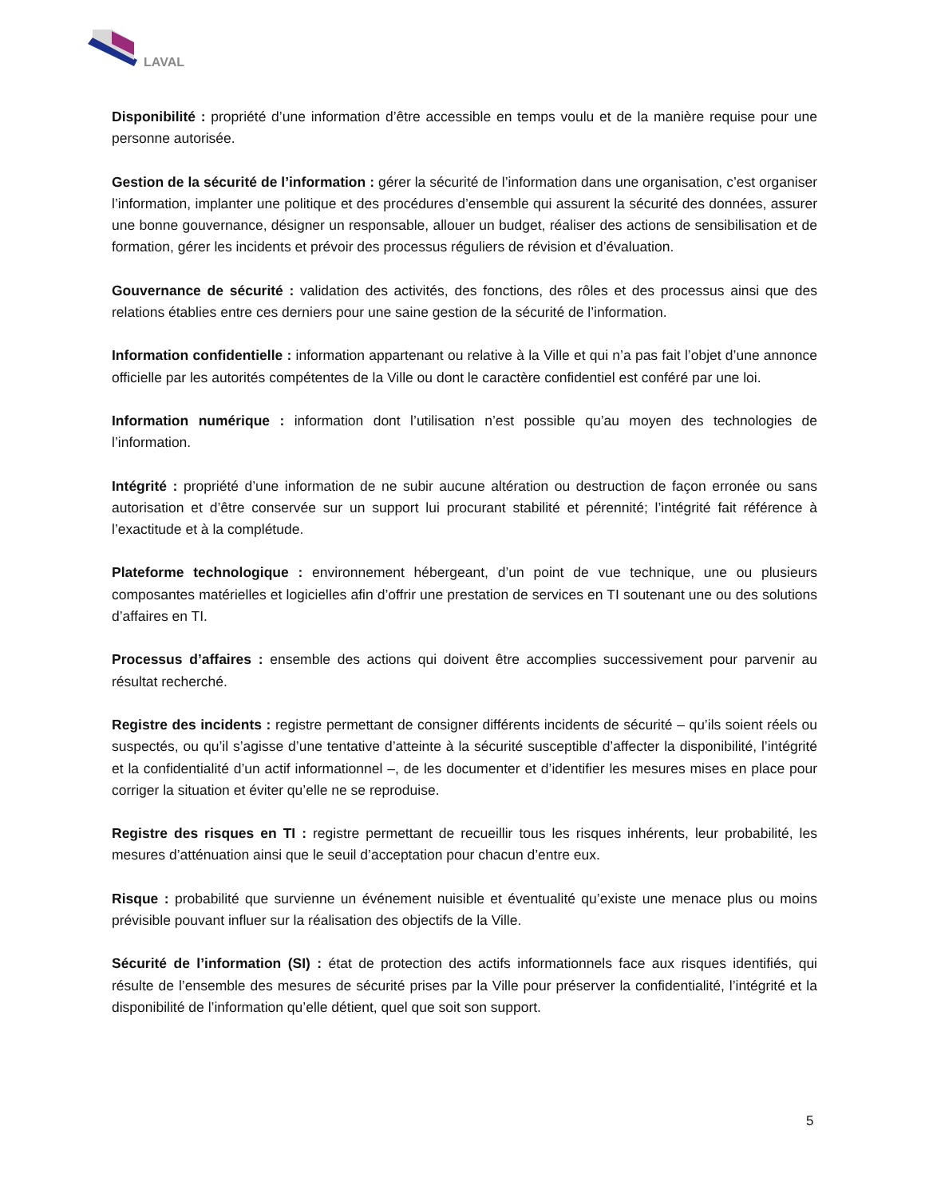LAVAL
Disponibilité : propriété d’une information d’être accessible en temps voulu et de la manière requise pour une personne autorisée.
Gestion de la sécurité de l’information : gérer la sécurité de l’information dans une organisation, c’est organiser l’information, implanter une politique et des procédures d’ensemble qui assurent la sécurité des données, assurer une bonne gouvernance, désigner un responsable, allouer un budget, réaliser des actions de sensibilisation et de formation, gérer les incidents et prévoir des processus réguliers de révision et d’évaluation.
Gouvernance de sécurité : validation des activités, des fonctions, des rôles et des processus ainsi que des relations établies entre ces derniers pour une saine gestion de la sécurité de l’information.
Information confidentielle : information appartenant ou relative à la Ville et qui n’a pas fait l’objet d’une annonce officielle par les autorités compétentes de la Ville ou dont le caractère confidentiel est conféré par une loi.
Information numérique : information dont l’utilisation n’est possible qu’au moyen des technologies de l’information.
Intégrité : propriété d’une information de ne subir aucune altération ou destruction de façon erronée ou sans autorisation et d’être conservée sur un support lui procurant stabilité et pérennité; l’intégrité fait référence à l’exactitude et à la complétude.
Plateforme technologique : environnement hébergeant, d’un point de vue technique, une ou plusieurs composantes matérielles et logicielles afin d’offrir une prestation de services en TI soutenant une ou des solutions d’affaires en TI.
Processus d’affaires : ensemble des actions qui doivent être accomplies successivement pour parvenir au résultat recherché.
Registre des incidents : registre permettant de consigner différents incidents de sécurité – qu’ils soient réels ou suspectés, ou qu’il s’agisse d’une tentative d’atteinte à la sécurité susceptible d’affecter la disponibilité, l’intégrité et la confidentialité d’un actif informationnel –, de les documenter et d’identifier les mesures mises en place pour corriger la situation et éviter qu’elle ne se reproduise.
Registre des risques en TI : registre permettant de recueillir tous les risques inhérents, leur probabilité, les mesures d’atténuation ainsi que le seuil d’acceptation pour chacun d’entre eux.
Risque : probabilité que survienne un événement nuisible et éventualité qu’existe une menace plus ou moins prévisible pouvant influer sur la réalisation des objectifs de la Ville.
Sécurité de l’information (SI) : état de protection des actifs informationnels face aux risques identifiés, qui résulte de l’ensemble des mesures de sécurité prises par la Ville pour préserver la confidentialité, l’intégrité et la disponibilité de l’information qu’elle détient, quel que soit son support.
5